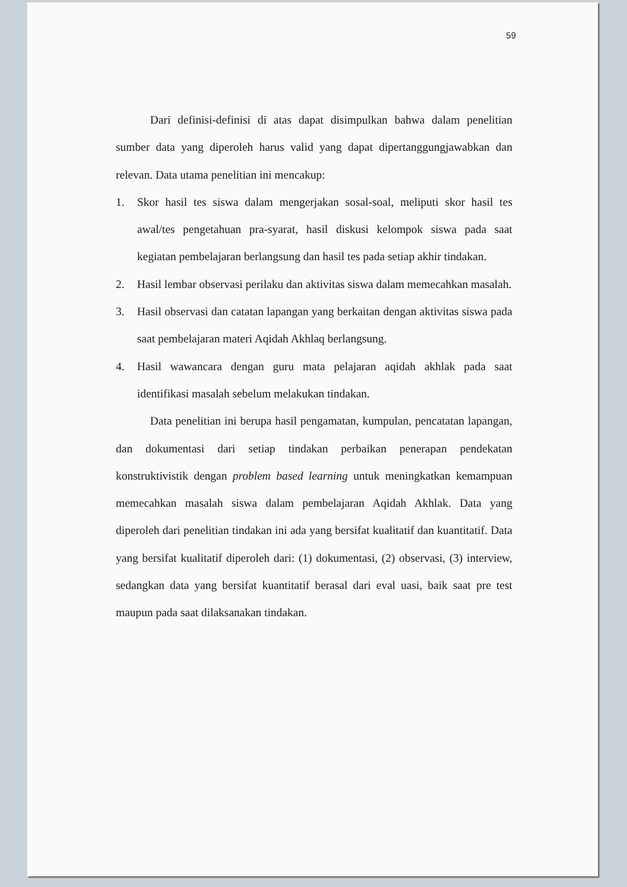59
Dari definisi-definisi di atas dapat disimpulkan bahwa dalam penelitian sumber data yang diperoleh harus valid yang dapat dipertanggungjawabkan dan relevan. Data utama penelitian ini mencakup:
1. Skor hasil tes siswa dalam mengerjakan sosal-soal, meliputi skor hasil tes awal/tes pengetahuan pra-syarat, hasil diskusi kelompok siswa pada saat kegiatan pembelajaran berlangsung dan hasil tes pada setiap akhir tindakan.
2. Hasil lembar observasi perilaku dan aktivitas siswa dalam memecahkan masalah.
3. Hasil observasi dan catatan lapangan yang berkaitan dengan aktivitas siswa pada saat pembelajaran materi Aqidah Akhlaq berlangsung.
4. Hasil wawancara dengan guru mata pelajaran aqidah akhlak pada saat identifikasi masalah sebelum melakukan tindakan.
Data penelitian ini berupa hasil pengamatan, kumpulan, pencatatan lapangan, dan dokumentasi dari setiap tindakan perbaikan penerapan pendekatan konstruktivistik dengan problem based learning untuk meningkatkan kemampuan memecahkan masalah siswa dalam pembelajaran Aqidah Akhlak. Data yang diperoleh dari penelitian tindakan ini ada yang bersifat kualitatif dan kuantitatif. Data yang bersifat kualitatif diperoleh dari: (1) dokumentasi, (2) observasi, (3) interview, sedangkan data yang bersifat kuantitatif berasal dari eval uasi, baik saat pre test maupun pada saat dilaksanakan tindakan.